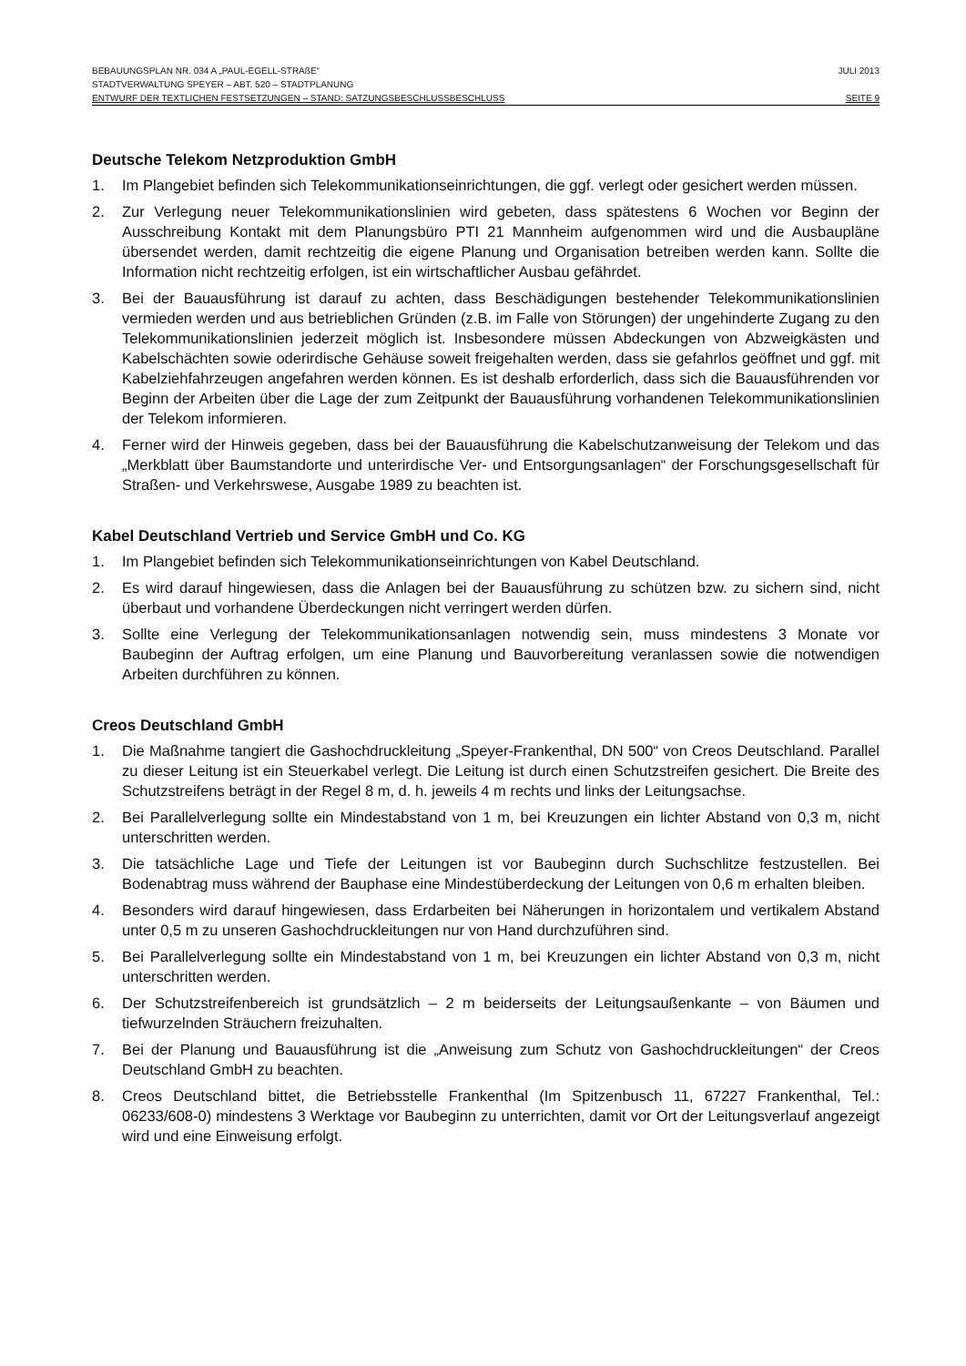BEBAUUNGSPLAN NR. 034 A „PAUL-EGELL-STRAßE“JULI 2013
STADTVERWALTUNG SPEYER – ABT. 520 – STADTPLANUNG
ENTWURF DER TEXTLICHEN FESTSETZUNGEN – STAND: SATZUNGSBESCHLUSSBESCHLUSS SEITE 9
Deutsche Telekom Netzproduktion GmbH
1. Im Plangebiet befinden sich Telekommunikationseinrichtungen, die ggf. verlegt oder gesichert werden müssen.
2. Zur Verlegung neuer Telekommunikationslinien wird gebeten, dass spätestens 6 Wochen vor Beginn der Ausschreibung Kontakt mit dem Planungsbüro PTI 21 Mannheim aufgenommen wird und die Ausbaupläne übersendet werden, damit rechtzeitig die eigene Planung und Organisation betreiben werden kann. Sollte die Information nicht rechtzeitig erfolgen, ist ein wirtschaftlicher Ausbau gefährdet.
3. Bei der Bauausführung ist darauf zu achten, dass Beschädigungen bestehender Telekommunikationslinien vermieden werden und aus betrieblichen Gründen (z.B. im Falle von Störungen) der ungehinderte Zugang zu den Telekommunikationslinien jederzeit möglich ist. Insbesondere müssen Abdeckungen von Abzweigkästen und Kabelschächten sowie oderirdische Gehäuse soweit freigehalten werden, dass sie gefahrlos geöffnet und ggf. mit Kabelziehfahrzeugen angefahren werden können. Es ist deshalb erforderlich, dass sich die Bauausführenden vor Beginn der Arbeiten über die Lage der zum Zeitpunkt der Bauausführung vorhandenen Telekommunikationslinien der Telekom informieren.
4. Ferner wird der Hinweis gegeben, dass bei der Bauausführung die Kabelschutzanweisung der Telekom und das „Merkblatt über Baumstandorte und unterirdische Ver- und Entsorgungsanlagen“ der Forschungsgesellschaft für Straßen- und Verkehrswese, Ausgabe 1989 zu beachten ist.
Kabel Deutschland Vertrieb und Service GmbH und Co. KG
1. Im Plangebiet befinden sich Telekommunikationseinrichtungen von Kabel Deutschland.
2. Es wird darauf hingewiesen, dass die Anlagen bei der Bauausführung zu schützen bzw. zu sichern sind, nicht überbaut und vorhandene Überdeckungen nicht verringert werden dürfen.
3. Sollte eine Verlegung der Telekommunikationsanlagen notwendig sein, muss mindestens 3 Monate vor Baubeginn der Auftrag erfolgen, um eine Planung und Bauvorbereitung veranlassen sowie die notwendigen Arbeiten durchführen zu können.
Creos Deutschland GmbH
1. Die Maßnahme tangiert die Gashochdruckleitung „Speyer-Frankenthal, DN 500“ von Creos Deutschland. Parallel zu dieser Leitung ist ein Steuerkabel verlegt. Die Leitung ist durch einen Schutzstreifen gesichert. Die Breite des Schutzstreifens beträgt in der Regel 8 m, d. h. jeweils 4 m rechts und links der Leitungsachse.
2. Bei Parallelverlegung sollte ein Mindestabstand von 1 m, bei Kreuzungen ein lichter Abstand von 0,3 m, nicht unterschritten werden.
3. Die tatsächliche Lage und Tiefe der Leitungen ist vor Baubeginn durch Suchschlitze festzustellen. Bei Bodenabtrag muss während der Bauphase eine Mindestüberdeckung der Leitungen von 0,6 m erhalten bleiben.
4. Besonders wird darauf hingewiesen, dass Erdarbeiten bei Näherungen in horizontalem und vertikalem Abstand unter 0,5 m zu unseren Gashochdruckleitungen nur von Hand durchzuführen sind.
5. Bei Parallelverlegung sollte ein Mindestabstand von 1 m, bei Kreuzungen ein lichter Abstand von 0,3 m, nicht unterschritten werden.
6. Der Schutzstreifenbereich ist grundsätzlich – 2 m beiderseits der Leitungsaußenkante – von Bäumen und tiefwurzelnden Sträuchern freizuhalten.
7. Bei der Planung und Bauausführung ist die „Anweisung zum Schutz von Gashochdruckleitungen“ der Creos Deutschland GmbH zu beachten.
8. Creos Deutschland bittet, die Betriebsstelle Frankenthal (Im Spitzenbusch 11, 67227 Frankenthal, Tel.: 06233/608-0) mindestens 3 Werktage vor Baubeginn zu unterrichten, damit vor Ort der Leitungsverlauf angezeigt wird und eine Einweisung erfolgt.